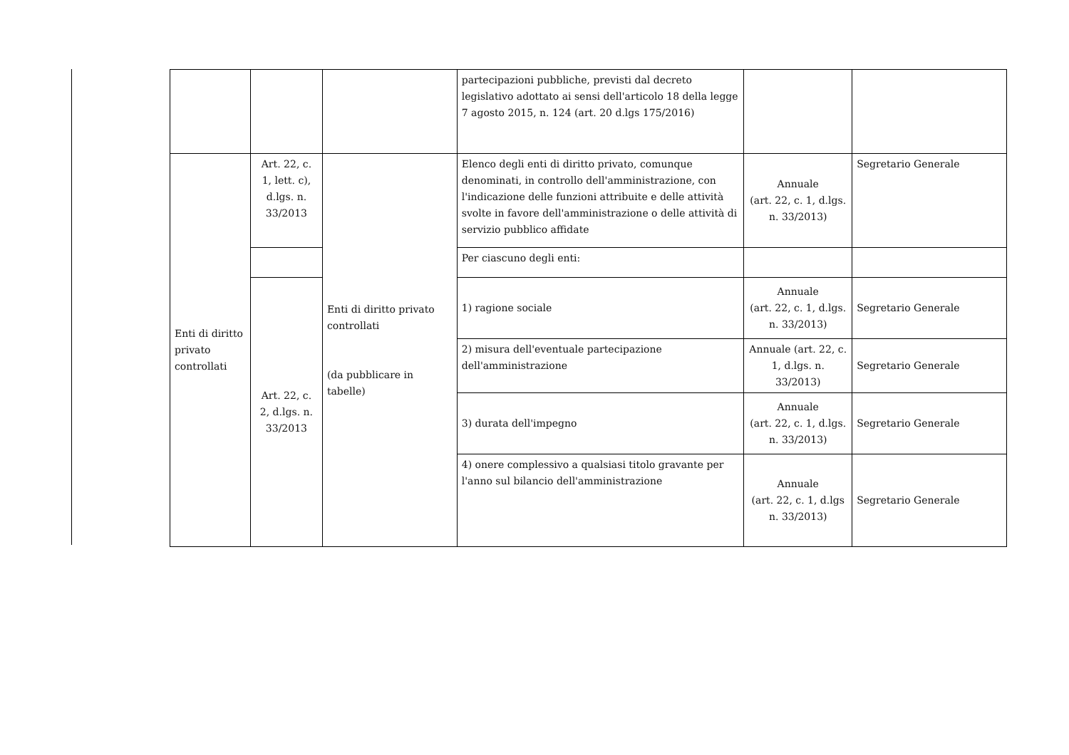| | | | partecipazioni pubbliche, previsti dal decreto legislativo adottato ai sensi dell'articolo 18 della legge 7 agosto 2015, n. 124 (art. 20 d.lgs 175/2016) | | |
| Enti di diritto privato controllati | Art. 22, c. 1, lett. c), d.lgs. n. 33/2013 | Enti di diritto privato controllati (da pubblicare in tabelle) | Elenco degli enti di diritto privato, comunque denominati, in controllo dell'amministrazione, con l'indicazione delle funzioni attribuite e delle attività svolte in favore dell'amministrazione o delle attività di servizio pubblico affidate | Annuale (art. 22, c. 1, d.lgs. n. 33/2013) | Segretario Generale |
| | | | Per ciascuno degli enti: | | |
| | Art. 22, c. 2, d.lgs. n. 33/2013 | | 1) ragione sociale | Annuale (art. 22, c. 1, d.lgs. n. 33/2013) | Segretario Generale |
| | | | 2) misura dell'eventuale partecipazione dell'amministrazione | Annuale (art. 22, c. 1, d.lgs. n. 33/2013) | Segretario Generale |
| | | | 3) durata dell'impegno | Annuale (art. 22, c. 1, d.lgs. n. 33/2013) | Segretario Generale |
| | | | 4) onere complessivo a qualsiasi titolo gravante per l'anno sul bilancio dell'amministrazione | Annuale (art. 22, c. 1, d.lgs n. 33/2013) | Segretario Generale |